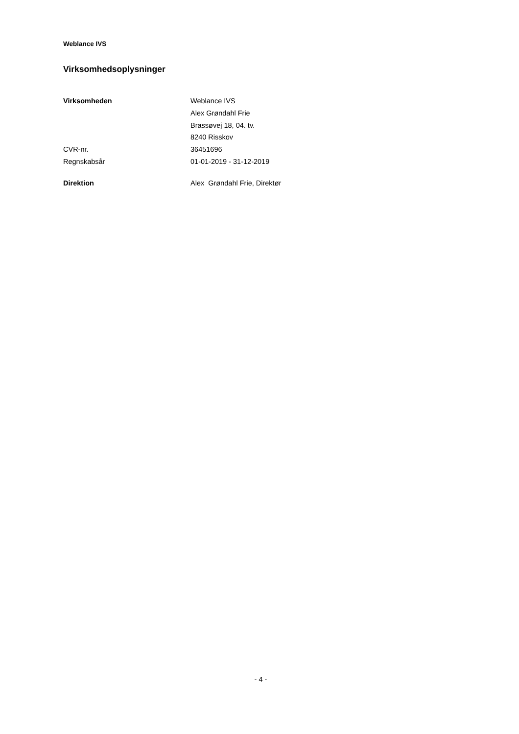Weblance IVS
Virksomhedsoplysninger
| Virksomheden | Weblance IVS |
| | Alex Grøndahl Frie |
| | Brassøvej 18, 04. tv. |
| | 8240 Risskov |
| CVR-nr. | 36451696 |
| Regnskabsår | 01-01-2019 - 31-12-2019 |
| Direktion | Alex Grøndahl Frie, Direktør |
- 4 -